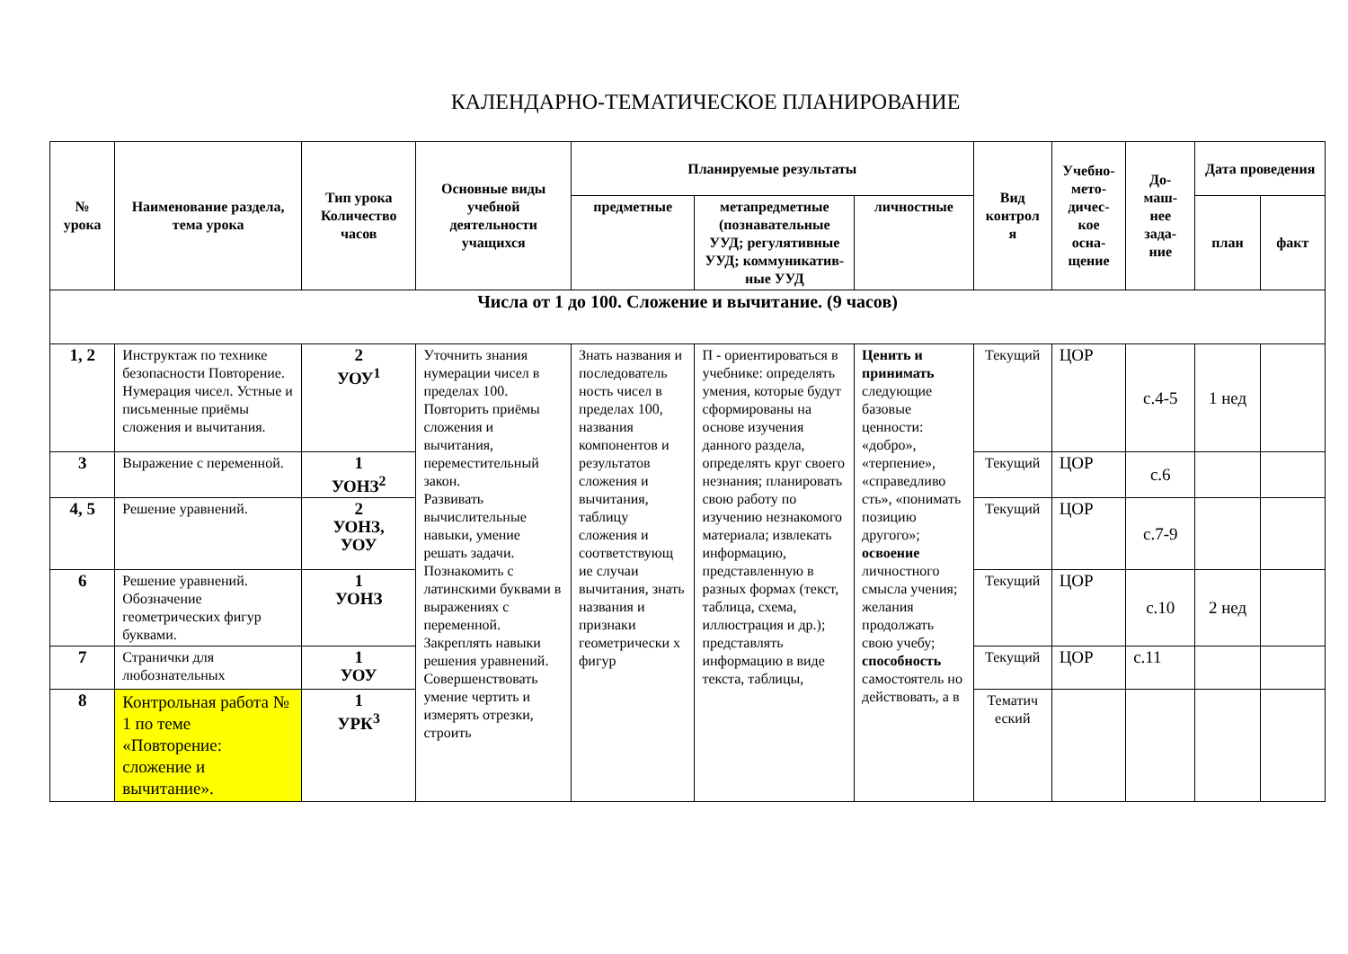КАЛЕНДАРНО-ТЕМАТИЧЕСКОЕ ПЛАНИРОВАНИЕ
| № урока | Наименование раздела, тема урока | Тип урока Количество часов | Основные виды учебной деятельности учащихся | Планируемые результаты | | | Вид контрол я | Учебно-мето-дичес-кое осна-щение | До-маш-нее зада-ние | Дата проведения | |
| --- | --- | --- | --- | --- | --- | --- | --- | --- | --- | --- | --- |
| | | | | предметные | метапредметные (познавательные УУД; регулятивные УУД; коммуникатив-ные УУД | личностные | | | | план | факт |
| Числа от 1 до 100. Сложение и вычитание. (9 часов) | | | | | | | | | | | |
| 1, 2 | Инструктаж по технике безопасности Повторение. Нумерация чисел. Устные и письменные приёмы сложения и вычитания. | 2 УОУ<sup>1</sup> | Уточнить знания нумерации чисел в пределах 100. Повторить приёмы сложения и вычитания, переместительный закон. Развивать вычислительные навыки, умение решать задачи. Познакомить с латинскими буквами в выражениях с переменной. Закреплять навыки решения уравнений. Совершенствовать умение чертить и измерять отрезки, строить | Знать названия и последователь ность чисел в пределах 100, названия компонентов и результатов сложения и вычитания, таблицу сложения и соответствующ ие случаи вычитания, знать названия и признаки геометрически х фигур | П - ориентироваться в учебнике: определять умения, которые будут сформированы на основе изучения данного раздела, определять круг своего незнания; планировать свою работу по изучению незнакомого материала; извлекать информацию, представленную в разных формах (текст, таблица, схема, иллюстрация и др.); представлять информацию в виде текста, таблицы, | Ценить и принимать следующие базовые ценности: «добро», «терпение», «справедливо сть», «понимать позицию другого»; освоение личностного смысла учения; желания продолжать свою учебу; способность самостоятель но действовать, а в | Текущий | ЦОР | с.4-5 | 1 нед | |
| 3 | Выражение с переменной. | 1 УОНЗ<sup>2</sup> | | | | | Текущий | ЦОР | с.6 | | |
| 4, 5 | Решение уравнений. | 2 УОНЗ, УОУ | | | | | Текущий | ЦОР | с.7-9 | | |
| 6 | Решение уравнений. Обозначение геометрических фигур буквами. | 1 УОНЗ | | | | | Текущий | ЦОР | с.10 | 2 нед | |
| 7 | Странички для любознательных | 1 УОУ | | | | | Текущий | ЦОР | с.11 | | |
| 8 | Контрольная работа № 1 по теме «Повторение: сложение и вычитание». | 1 УРК<sup>3</sup> | | | | | Тематич еский | | | | |